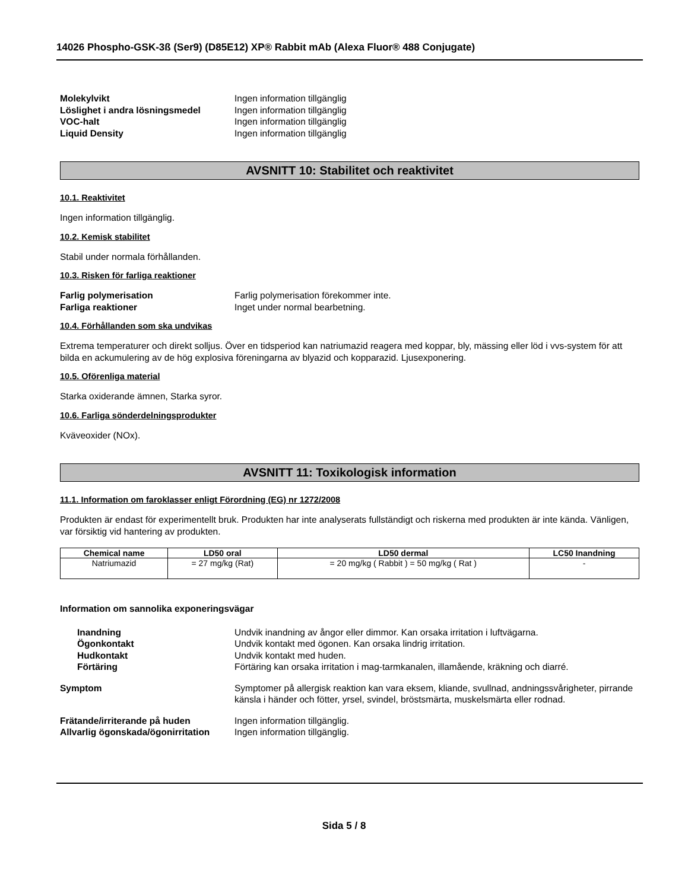14026 Phospho-GSK-3ß (Ser9) (D85E12) XP® Rabbit mAb (Alexa Fluor® 488 Conjugate)
Molekylvikt Ingen information tillgänglig Löslighet i andra lösningsmedel Ingen information tillgänglig VOC-halt Ingen information tillgänglig Liquid Density Ingen information tillgänglig
AVSNITT 10: Stabilitet och reaktivitet
10.1. Reaktivitet
Ingen information tillgänglig.
10.2. Kemisk stabilitet
Stabil under normala förhållanden.
10.3. Risken för farliga reaktioner
Farlig polymerisation Farlig polymerisation förekommer inte. Farliga reaktioner Inget under normal bearbetning.
10.4. Förhållanden som ska undvikas
Extrema temperaturer och direkt solljus. Över en tidsperiod kan natriumazid reagera med koppar, bly, mässing eller löd i vvs-system för att bilda en ackumulering av de hög explosiva föreningarna av blyazid och kopparazid. Ljusexponering.
10.5. Oförenliga material
Starka oxiderande ämnen, Starka syror.
10.6. Farliga sönderdelningsprodukter
Kväveoxider (NOx).
AVSNITT 11: Toxikologisk information
11.1. Information om faroklasser enligt Förordning (EG) nr 1272/2008
Produkten är endast för experimentellt bruk. Produkten har inte analyserats fullständigt och riskerna med produkten är inte kända. Vänligen, var försiktig vid hantering av produkten.
| Chemical name | LD50 oral | LD50 dermal | LC50 Inandning |
| --- | --- | --- | --- |
| Natriumazid | = 27 mg/kg (Rat) | = 20 mg/kg ( Rabbit ) = 50 mg/kg ( Rat ) | - |
Information om sannolika exponeringsvägar
Inandning Undvik inandning av ångor eller dimmor. Kan orsaka irritation i luftvägarna. Ögonkontakt Undvik kontakt med ögonen. Kan orsaka lindrig irritation. Hudkontakt Undvik kontakt med huden. Förtäring Förtäring kan orsaka irritation i mag-tarmkanalen, illamående, kräkning och diarré.
Symptom Symptomer på allergisk reaktion kan vara eksem, kliande, svullnad, andningssvårigheter, pirrande känsla i händer och fötter, yrsel, svindel, bröstsmärta, muskelsmärta eller rodnad.
Frätande/irriterande på huden Ingen information tillgänglig. Allvarlig ögonskada/ögonirritation Ingen information tillgänglig.
Sida 5 / 8